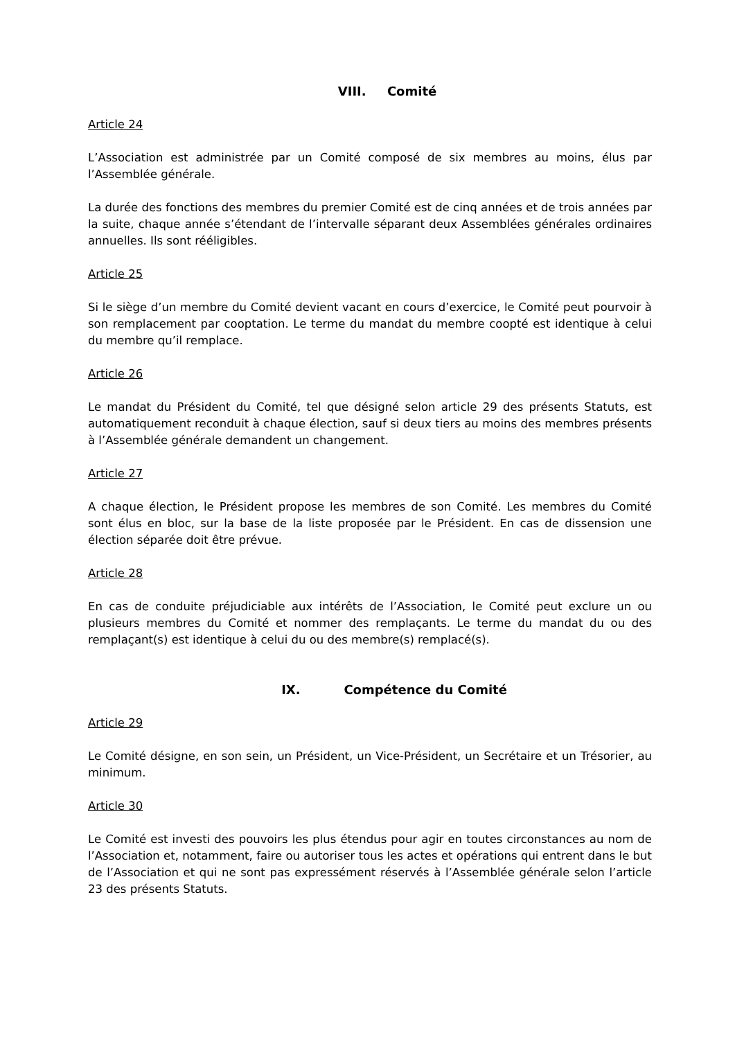VIII. Comité
Article 24
L’Association est administrée par un Comité composé de six membres au moins, élus par l’Assemblée générale.
La durée des fonctions des membres du premier Comité est de cinq années et de trois années par la suite, chaque année s’étendant de l’intervalle séparant deux Assemblées générales ordinaires annuelles. Ils sont rééligibles.
Article 25
Si le siège d’un membre du Comité devient vacant en cours d’exercice, le Comité peut pourvoir à son remplacement par cooptation. Le terme du mandat du membre coopté est identique à celui du membre qu’il remplace.
Article 26
Le mandat du Président du Comité, tel que désigné selon article 29 des présents Statuts, est automatiquement reconduit à chaque élection, sauf si deux tiers au moins des membres présents à l’Assemblée générale demandent un changement.
Article 27
A chaque élection, le Président propose les membres de son Comité. Les membres du Comité sont élus en bloc, sur la base de la liste proposée par le Président. En cas de dissension une élection séparée doit être prévue.
Article 28
En cas de conduite préjudiciable aux intérêts de l’Association, le Comité peut exclure un ou plusieurs membres du Comité et nommer des remplaçants. Le terme du mandat du ou des remplaçant(s) est identique à celui du ou des membre(s) remplacé(s).
IX. Compétence du Comité
Article 29
Le Comité désigne, en son sein, un Président, un Vice-Président, un Secrétaire et un Trésorier, au minimum.
Article 30
Le Comité est investi des pouvoirs les plus étendus pour agir en toutes circonstances au nom de l’Association et, notamment, faire ou autoriser tous les actes et opérations qui entrent dans le but de l’Association et qui ne sont pas expressément réservés à l’Assemblée générale selon l’article 23 des présents Statuts.